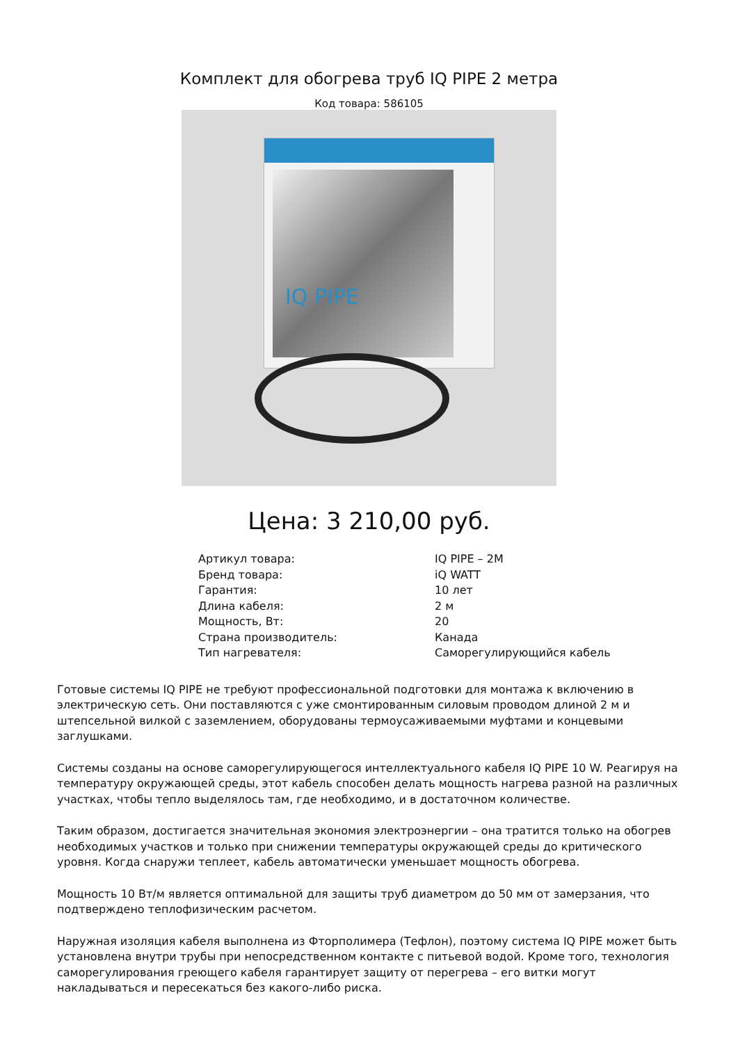Комплект для обогрева труб IQ PIPE 2 метра
Код товара: 586105
IQ PIPE
Цена: 3 210,00 руб.
| Артикул товара: | IQ PIPE – 2M |
| Бренд товара: | iQ WATT |
| Гарантия: | 10 лет |
| Длина кабеля: | 2 м |
| Мощность, Вт: | 20 |
| Страна производитель: | Канада |
| Тип нагревателя: | Саморегулирующийся кабель |
Готовые системы IQ PIPE не требуют профессиональной подготовки для монтажа к включению в электрическую сеть. Они поставляются с уже смонтированным силовым проводом длиной 2 м и штепсельной вилкой с заземлением, оборудованы термоусаживаемыми муфтами и концевыми заглушками.
Системы созданы на основе саморегулирующегося интеллектуального кабеля IQ PIPE 10 W. Реагируя на температуру окружающей среды, этот кабель способен делать мощность нагрева разной на различных участках, чтобы тепло выделялось там, где необходимо, и в достаточном количестве.
Таким образом, достигается значительная экономия электроэнергии – она тратится только на обогрев необходимых участков и только при снижении температуры окружающей среды до критического уровня. Когда снаружи теплеет, кабель автоматически уменьшает мощность обогрева.
Мощность 10 Вт/м является оптимальной для защиты труб диаметром до 50 мм от замерзания, что подтверждено теплофизическим расчетом.
Наружная изоляция кабеля выполнена из Фторполимера (Тефлон), поэтому система IQ PIPE может быть установлена внутри трубы при непосредственном контакте с питьевой водой. Кроме того, технология саморегулирования греющего кабеля гарантирует защиту от перегрева – его витки могут накладываться и пересекаться без какого-либо риска.